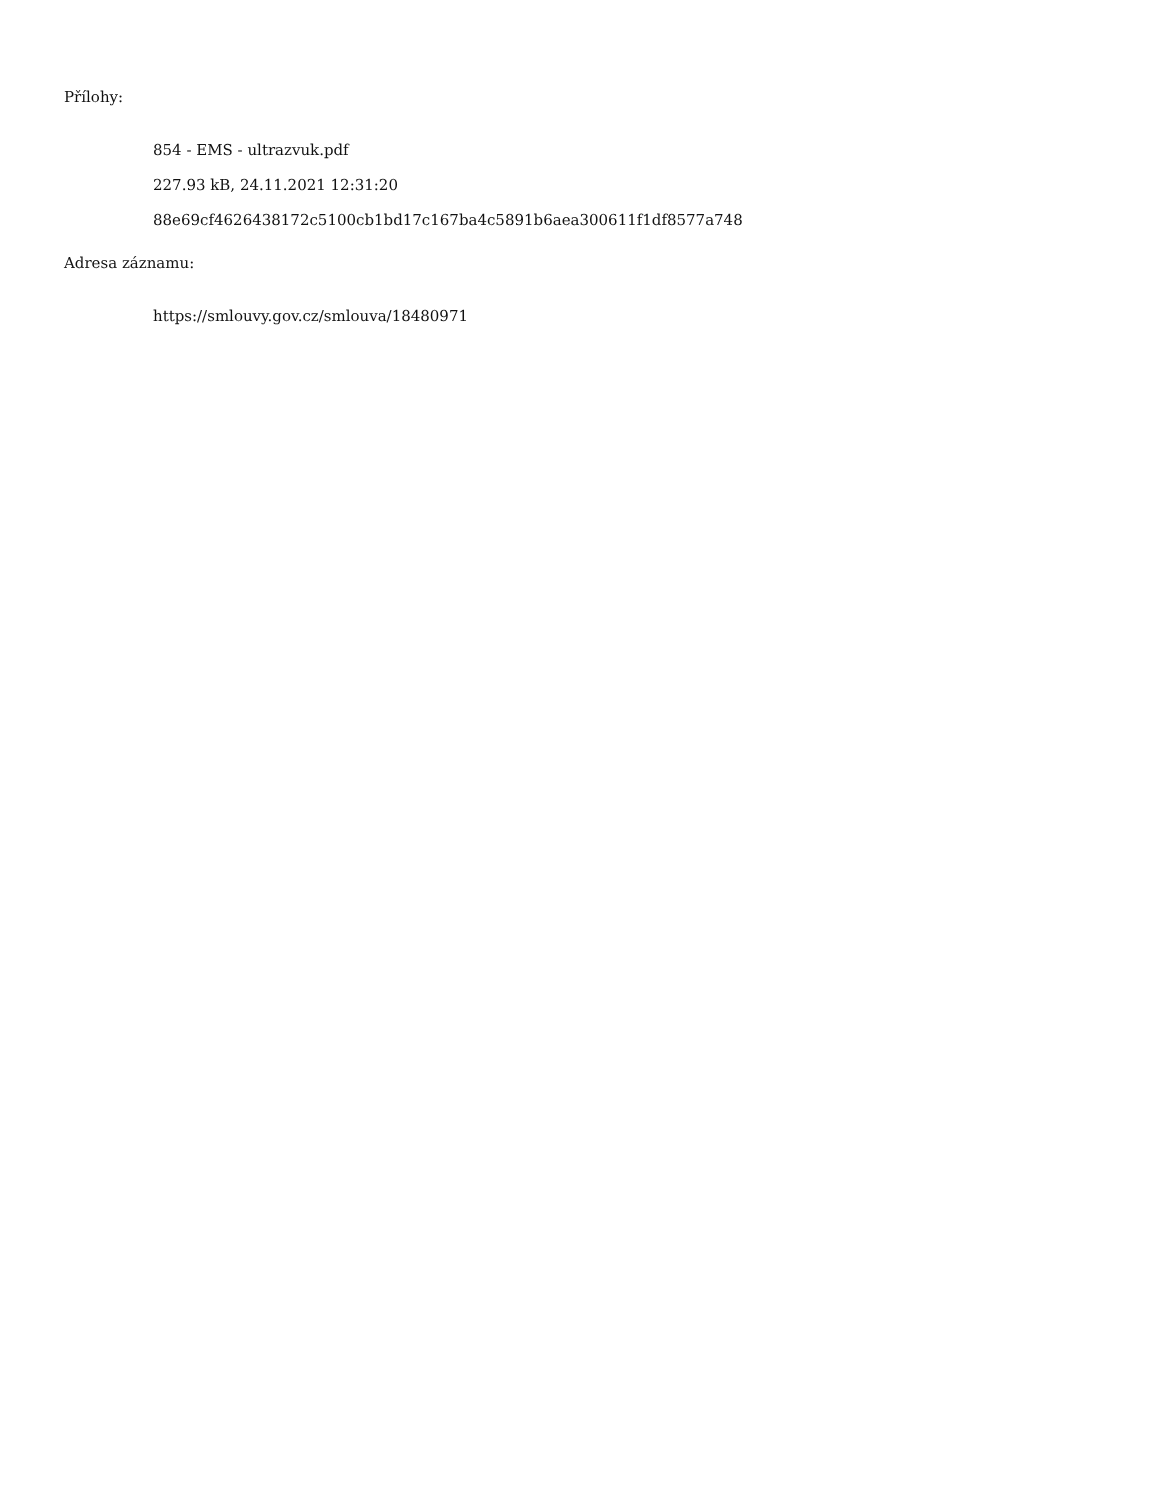Přílohy:
854 - EMS - ultrazvuk.pdf
227.93 kB, 24.11.2021 12:31:20
88e69cf4626438172c5100cb1bd17c167ba4c5891b6aea300611f1df8577a748
Adresa záznamu:
https://smlouvy.gov.cz/smlouva/18480971